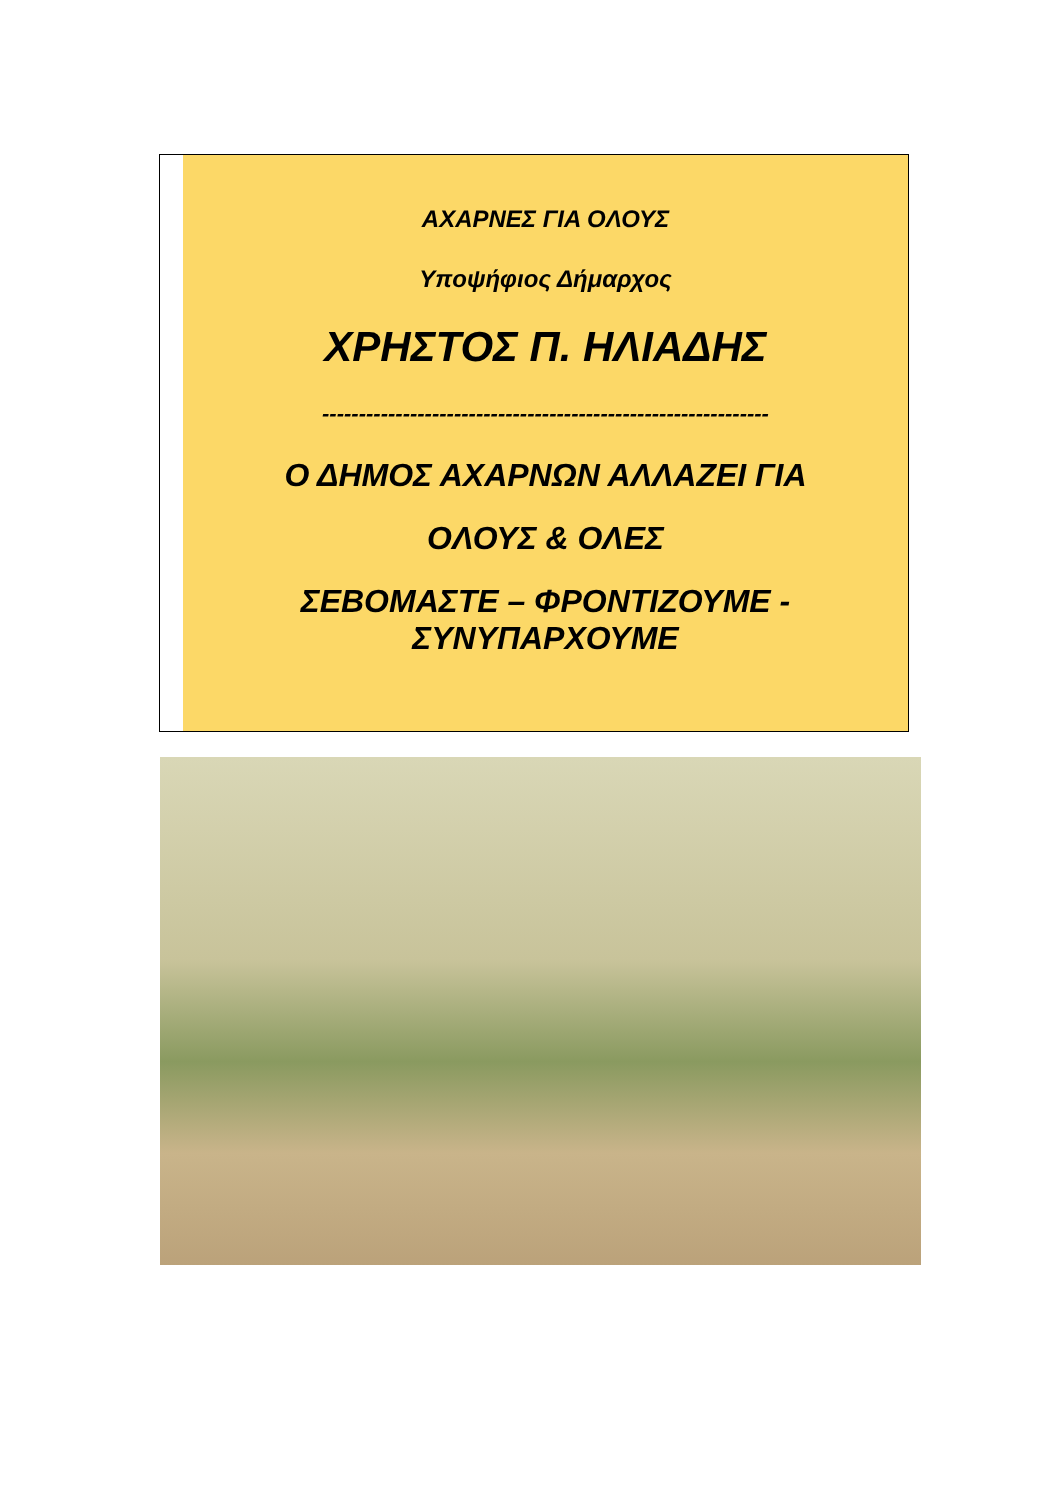ΑΧΑΡΝΕΣ ΓΙΑ ΟΛΟΥΣ
Υποψήφιος Δήμαρχος
ΧΡΗΣΤΟΣ Π. ΗΛΙΑΔΗΣ
-------------------------------------------------------------
Ο ΔΗΜΟΣ ΑΧΑΡΝΩΝ ΑΛΛΑΖΕΙ ΓΙΑ
ΟΛΟΥΣ & ΟΛΕΣ
ΣΕΒΟΜΑΣΤΕ – ΦΡΟΝΤΙΖΟΥΜΕ -
ΣΥΝΥΠΑΡΧΟΥΜΕ